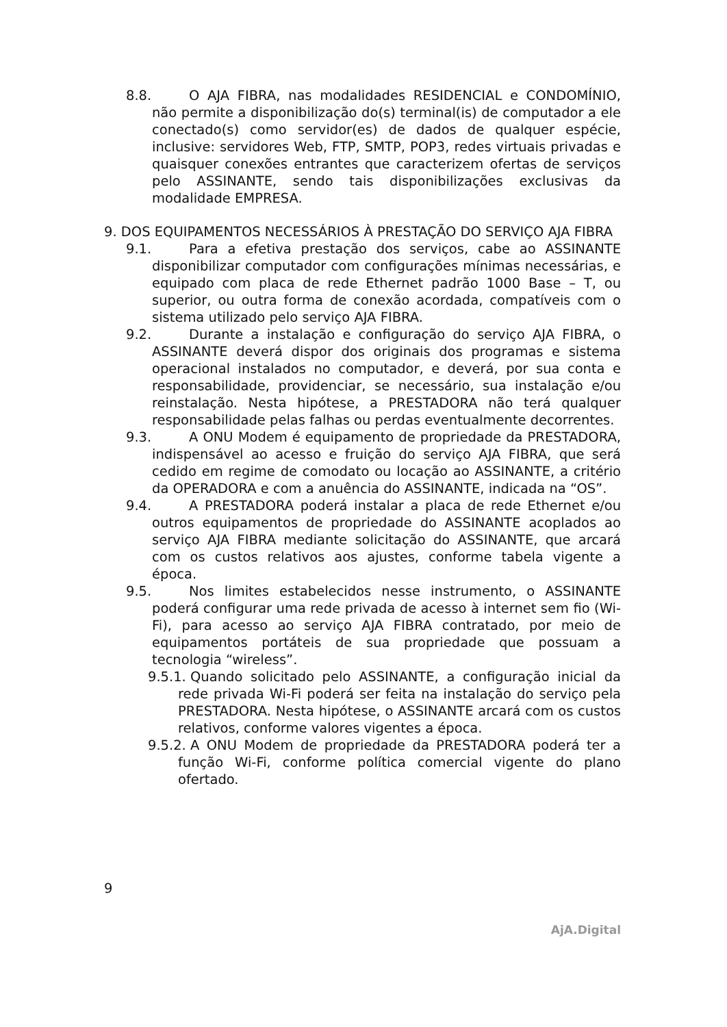8.8. O AJA FIBRA, nas modalidades RESIDENCIAL e CONDOMÍNIO, não permite a disponibilização do(s) terminal(is) de computador a ele conectado(s) como servidor(es) de dados de qualquer espécie, inclusive: servidores Web, FTP, SMTP, POP3, redes virtuais privadas e quaisquer conexões entrantes que caracterizem ofertas de serviços pelo ASSINANTE, sendo tais disponibilizações exclusivas da modalidade EMPRESA.
9. DOS EQUIPAMENTOS NECESSÁRIOS À PRESTAÇÃO DO SERVIÇO AJA FIBRA
9.1. Para a efetiva prestação dos serviços, cabe ao ASSINANTE disponibilizar computador com configurações mínimas necessárias, e equipado com placa de rede Ethernet padrão 1000 Base – T, ou superior, ou outra forma de conexão acordada, compatíveis com o sistema utilizado pelo serviço AJA FIBRA.
9.2. Durante a instalação e configuração do serviço AJA FIBRA, o ASSINANTE deverá dispor dos originais dos programas e sistema operacional instalados no computador, e deverá, por sua conta e responsabilidade, providenciar, se necessário, sua instalação e/ou reinstalação. Nesta hipótese, a PRESTADORA não terá qualquer responsabilidade pelas falhas ou perdas eventualmente decorrentes.
9.3. A ONU Modem é equipamento de propriedade da PRESTADORA, indispensável ao acesso e fruição do serviço AJA FIBRA, que será cedido em regime de comodato ou locação ao ASSINANTE, a critério da OPERADORA e com a anuência do ASSINANTE, indicada na “OS”.
9.4. A PRESTADORA poderá instalar a placa de rede Ethernet e/ou outros equipamentos de propriedade do ASSINANTE acoplados ao serviço AJA FIBRA mediante solicitação do ASSINANTE, que arcará com os custos relativos aos ajustes, conforme tabela vigente a época.
9.5. Nos limites estabelecidos nesse instrumento, o ASSINANTE poderá configurar uma rede privada de acesso à internet sem fio (Wi-Fi), para acesso ao serviço AJA FIBRA contratado, por meio de equipamentos portáteis de sua propriedade que possuam a tecnologia “wireless”.
9.5.1. Quando solicitado pelo ASSINANTE, a configuração inicial da rede privada Wi-Fi poderá ser feita na instalação do serviço pela PRESTADORA. Nesta hipótese, o ASSINANTE arcará com os custos relativos, conforme valores vigentes a época.
9.5.2. A ONU Modem de propriedade da PRESTADORA poderá ter a função Wi-Fi, conforme política comercial vigente do plano ofertado.
9
AjA.Digital